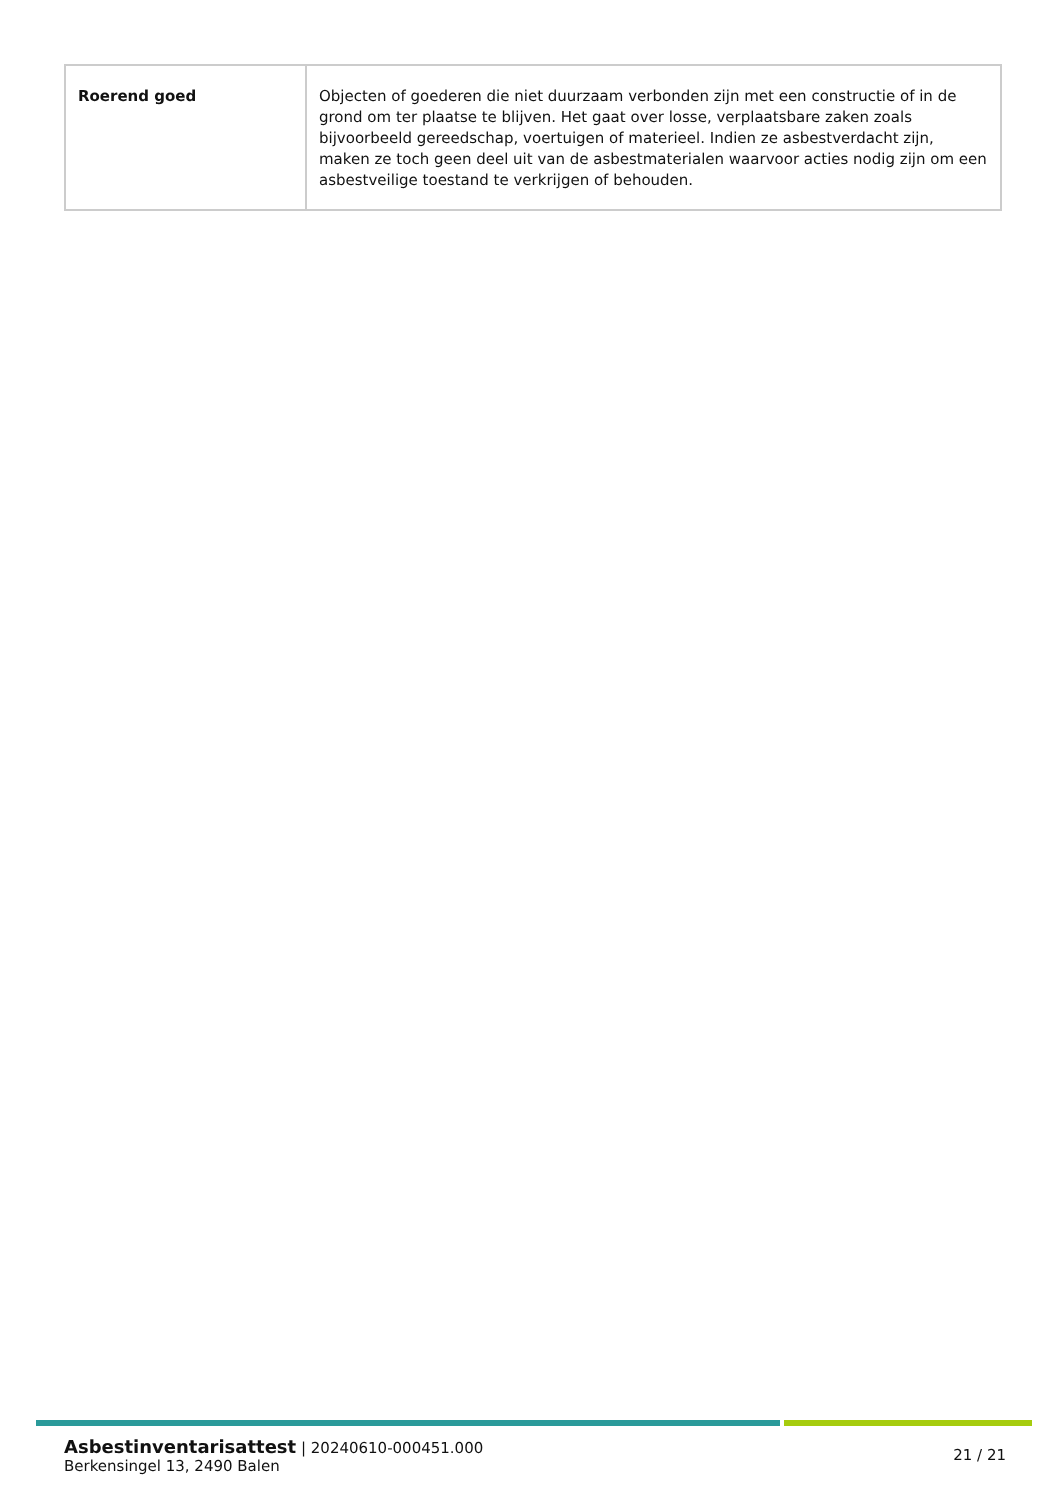| Roerend goed | Objecten of goederen die niet duurzaam verbonden zijn met een constructie of in de grond om ter plaatse te blijven. Het gaat over losse, verplaatsbare zaken zoals bijvoorbeeld gereedschap, voertuigen of materieel. Indien ze asbestverdacht zijn, maken ze toch geen deel uit van de asbestmaterialen waarvoor acties nodig zijn om een asbestveilige toestand te verkrijgen of behouden. |
Asbestinventarisattest | 20240610-000451.000
Berkensingel 13, 2490 Balen
21 / 21